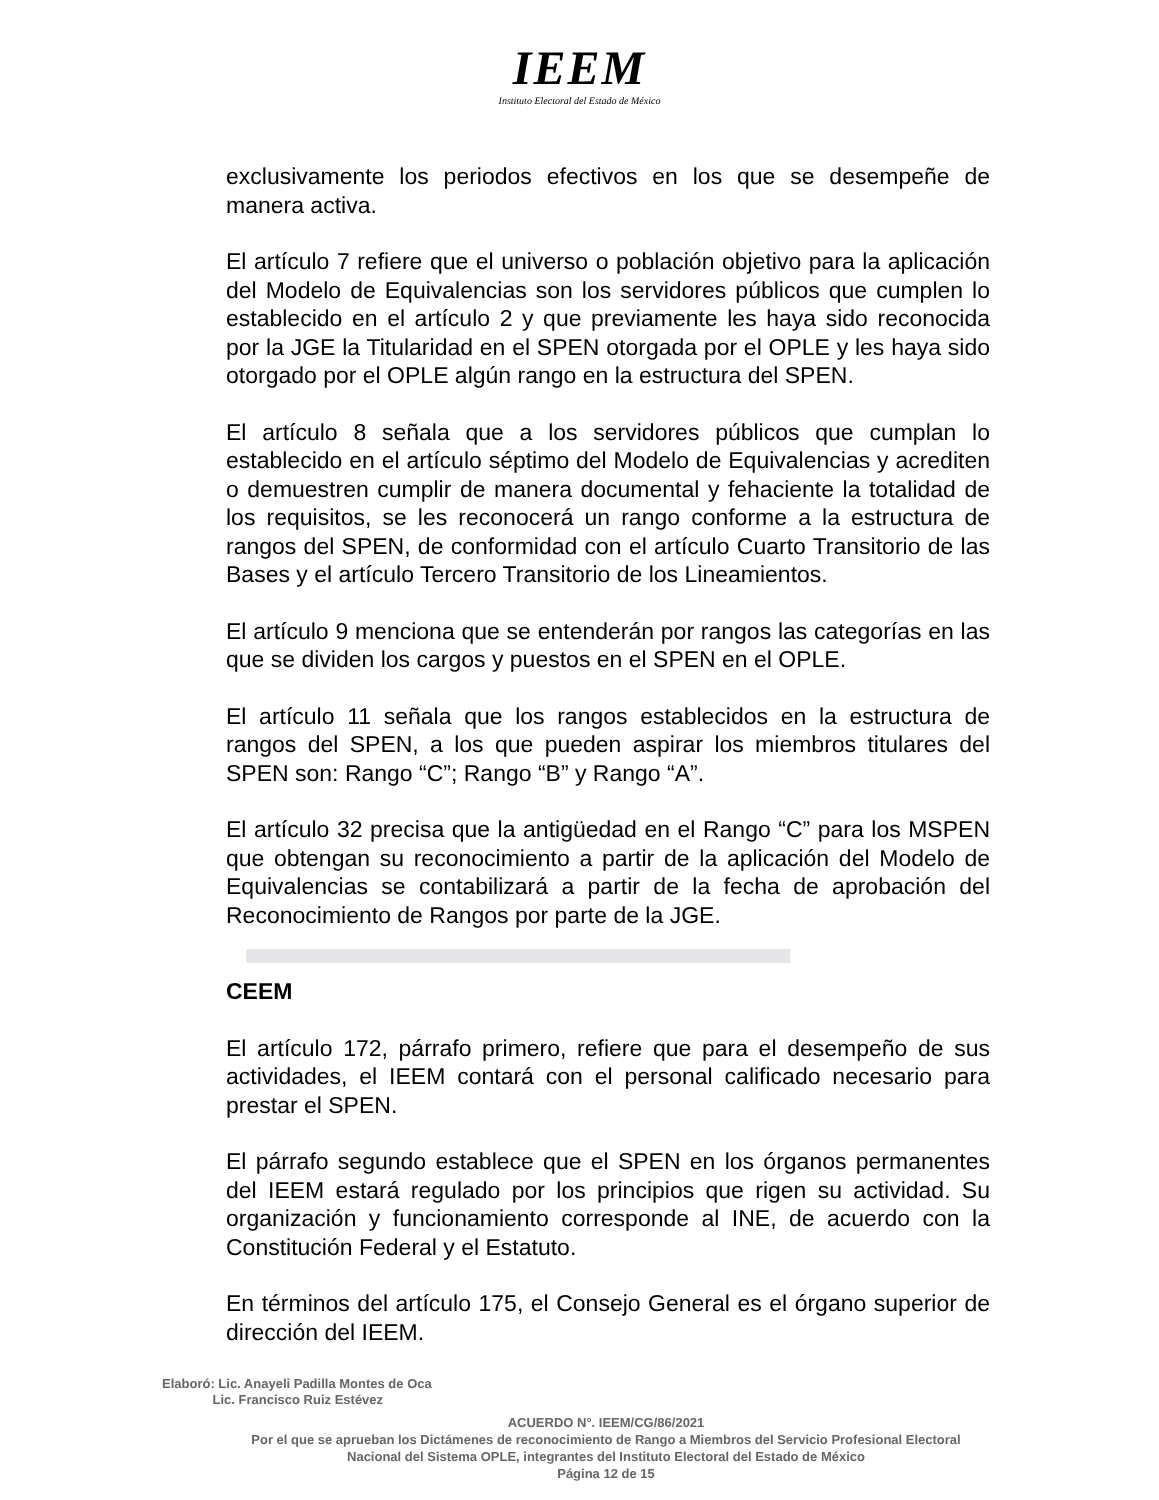IEEM
Instituto Electoral del Estado de México
exclusivamente los periodos efectivos en los que se desempeñe de manera activa.
El artículo 7 refiere que el universo o población objetivo para la aplicación del Modelo de Equivalencias son los servidores públicos que cumplen lo establecido en el artículo 2 y que previamente les haya sido reconocida por la JGE la Titularidad en el SPEN otorgada por el OPLE y les haya sido otorgado por el OPLE algún rango en la estructura del SPEN.
El artículo 8 señala que a los servidores públicos que cumplan lo establecido en el artículo séptimo del Modelo de Equivalencias y acrediten o demuestren cumplir de manera documental y fehaciente la totalidad de los requisitos, se les reconocerá un rango conforme a la estructura de rangos del SPEN, de conformidad con el artículo Cuarto Transitorio de las Bases y el artículo Tercero Transitorio de los Lineamientos.
El artículo 9 menciona que se entenderán por rangos las categorías en las que se dividen los cargos y puestos en el SPEN en el OPLE.
El artículo 11 señala que los rangos establecidos en la estructura de rangos del SPEN, a los que pueden aspirar los miembros titulares del SPEN son: Rango “C”; Rango “B” y Rango “A”.
El artículo 32 precisa que la antigüedad en el Rango “C” para los MSPEN que obtengan su reconocimiento a partir de la aplicación del Modelo de Equivalencias se contabilizará a partir de la fecha de aprobación del Reconocimiento de Rangos por parte de la JGE.
CEEM
El artículo 172, párrafo primero, refiere que para el desempeño de sus actividades, el IEEM contará con el personal calificado necesario para prestar el SPEN.
El párrafo segundo establece que el SPEN en los órganos permanentes del IEEM estará regulado por los principios que rigen su actividad. Su organización y funcionamiento corresponde al INE, de acuerdo con la Constitución Federal y el Estatuto.
En términos del artículo 175, el Consejo General es el órgano superior de dirección del IEEM.
Elaboró: Lic. Anayeli Padilla Montes de Oca
Lic. Francisco Ruiz Estévez
ACUERDO N°. IEEM/CG/86/2021
Por el que se aprueban los Dictámenes de reconocimiento de Rango a Miembros del Servicio Profesional Electoral Nacional del Sistema OPLE, integrantes del Instituto Electoral del Estado de México
Página 12 de 15